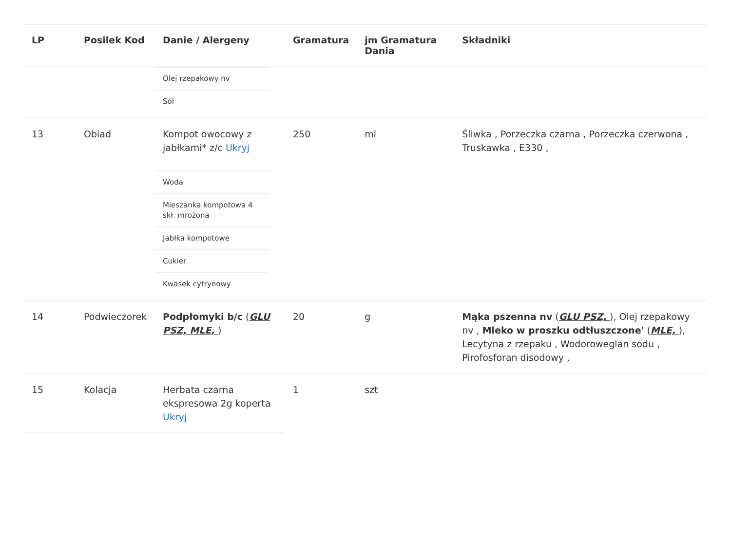| LP | Posilek Kod | Danie / Alergeny | Gramatura | jm Gramatura Dania | Składniki |
| --- | --- | --- | --- | --- | --- |
| | | / Olej rzepakowy nv / / Sól / | | | |
| 13 | Obiad | Kompot owocowy z jabłkami* z/c Ukryj | 250 | ml | Śliwka , Porzeczka czarna , Porzeczka czerwona , Truskawka , E330 , |
| | | / Woda / / Mieszanka kompotowa 4 skł. mrożona / / Jabłka kompotowe / / Cukier / / Kwasek cytrynowy / | | | |
| 14 | Podwieczorek | Podpłomyki b/c ( GLU PSZ, MLE, ) | 20 | g | Mąka pszenna nv ( GLU PSZ, ), Olej rzepakowy nv , Mleko w proszku odtłuszczone' ( MLE, ), Lecytyna z rzepaku , Wodoroweglan sodu , Pirofosforan disodowy , |
| 15 | Kolacja | Herbata czarna ekspresowa 2g koperta Ukryj | 1 | szt | |